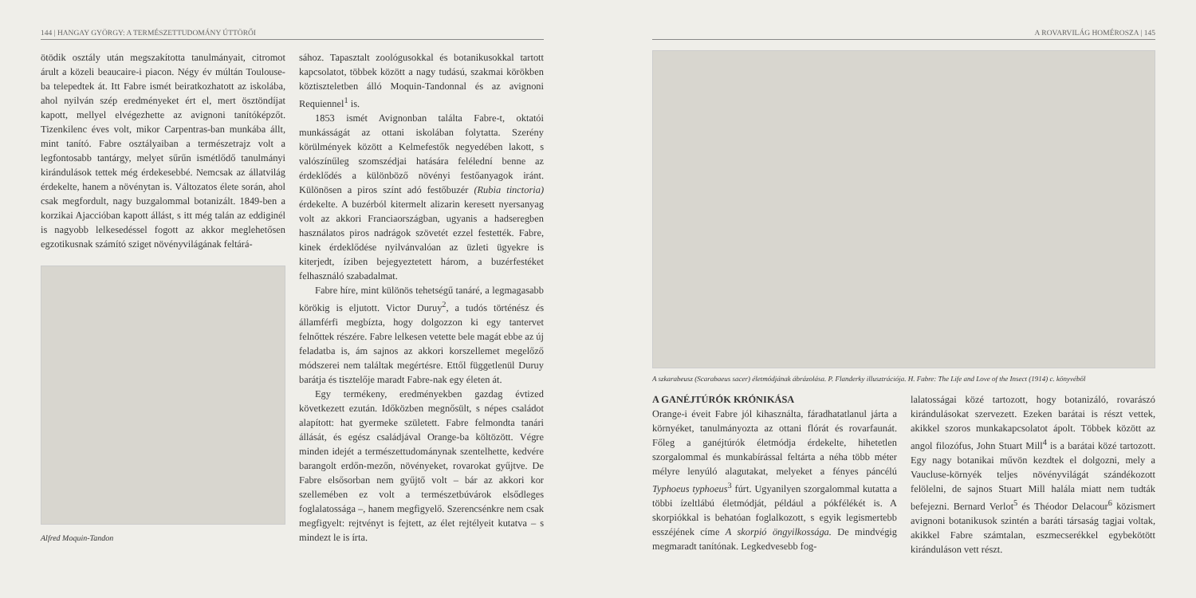144 | HANGAY GYÖRGY: A TERMÉSZETTUDOMÁNY ÚTTÖRŐI
ötödik osztály után megszakította tanulmányait, citromot árult a közeli beaucaire-i piacon. Négy év múltán Toulouse-ba telepedtek át. Itt Fabre ismét beiratkozhatott az iskolába, ahol nyilván szép eredményeket ért el, mert ösztöndíjat kapott, mellyel elvégezhette az avignoni tanítóképzőt. Tizenkilenc éves volt, mikor Carpentras-ban munkába állt, mint tanító. Fabre osztályaiban a természetrajz volt a legfontosabb tantárgy, melyet sűrűn ismétlődő tanulmányi kirándulások tettek még érdekesebbé. Nemcsak az állatvilág érdekelte, hanem a növénytan is. Változatos élete során, ahol csak megfordult, nagy buzgalommal botanizált. 1849-ben a korzikai Ajaccióban kapott állást, s itt még talán az eddiginél is nagyobb lelkesedéssel fogott az akkor meglehetősen egzotikusnak számító sziget növényvilágának feltárá-
Alfred Moquin-Tandon
sához. Tapasztalt zoológusokkal és botanikusokkal tartott kapcsolatot, többek között a nagy tudású, szakmai körökben köztiszteletben álló Moquin-Tandonnal és az avignoni Requiennel<sup>1</sup> is.
1853 ismét Avignonban találta Fabre-t, oktatói munkásságát az ottani iskolában folytatta. Szerény körülmények között a Kelmefestők negyedében lakott, s valószínűleg szomszédjai hatására felélední benne az érdeklődés a különböző növényi festőanyagok iránt. Különösen a piros színt adó festőbuzér (Rubia tinctoria) érdekelte. A buzérból kitermelt alizarin keresett nyersanyag volt az akkori Franciaországban, ugyanis a hadseregben használatos piros nadrágok szövetét ezzel festették. Fabre, kinek érdeklődése nyilvánvalóan az üzleti ügyekre is kiterjedt, íziben bejegyeztetett három, a buzérfestéket felhasználó szabadalmat.
Fabre híre, mint különös tehetségű tanáré, a legmagasabb körökig is eljutott. Victor Duruy<sup>2</sup>, a tudós történész és államférfi megbízta, hogy dolgozzon ki egy tantervet felnőttek részére. Fabre lelkesen vetette bele magát ebbe az új feladatba is, ám sajnos az akkori korszellemet megelőző módszerei nem találtak megértésre. Ettől függetlenül Duruy barátja és tisztelője maradt Fabre-nak egy életen át.
Egy termékeny, eredményekben gazdag évtized következett ezután. Időközben megnősült, s népes családot alapított: hat gyermeke született. Fabre felmondta tanári állását, és egész családjával Orange-ba költözött. Végre minden idejét a természettudománynak szentelhette, kedvére barangolt erdőn-mezőn, növényeket, rovarokat gyűjtve. De Fabre elsősorban nem gyűjtő volt – bár az akkori kor szellemében ez volt a természetbúvárok elsődleges foglalatossága –, hanem megfigyelő. Szerencsénkre nem csak megfigyelt: rejtvényt is fejtett, az élet rejtélyeit kutatva – s mindezt le is írta.
A ROVARVILÁG HOMÉROSZA | 145
A szkarabeusz (Scarabaeus sacer) életmódjának ábrázolása. P. Flanderky illusztrációja. H. Fabre: The Life and Love of the Insect (1914) c. könyvéből
A GANÉJTÚRÓK KRÓNIKÁSA
Orange-i éveit Fabre jól kihasználta, fáradhatatlanul járta a környéket, tanulmányozta az ottani flórát és rovarfaunát. Főleg a ganéjtúrók életmódja érdekelte, hihetetlen szorgalommal és munkabírással feltárta a néha több méter mélyre lenyúló alagutakat, melyeket a fényes páncélú Typhoeus typhoeus<sup>3</sup> fúrt. Ugyanilyen szorgalommal kutatta a többi ízeltlábú életmódját, például a pókfélékét is. A skorpiókkal is behatóan foglalkozott, s egyik legismertebb esszéjének címe A skorpió öngyilkossága. De mindvégig megmaradt tanítónak. Legkedvesebb fog-
lalatosságai közé tartozott, hogy botanizáló, rovarászó kirándulásokat szervezett. Ezeken barátai is részt vettek, akikkel szoros munkakapcsolatot ápolt. Többek között az angol filozófus, John Stuart Mill<sup>4</sup> is a barátai közé tartozott. Egy nagy botanikai művön kezdtek el dolgozni, mely a Vaucluse-környék teljes növényvilágát szándékozott felölelni, de sajnos Stuart Mill halála miatt nem tudták befejezni. Bernard Verlot<sup>5</sup> és Théodor Delacour<sup>6</sup> közismert avignoni botanikusok szintén a baráti társaság tagjai voltak, akikkel Fabre számtalan, eszmecserékkel egybekötött kiránduláson vett részt.